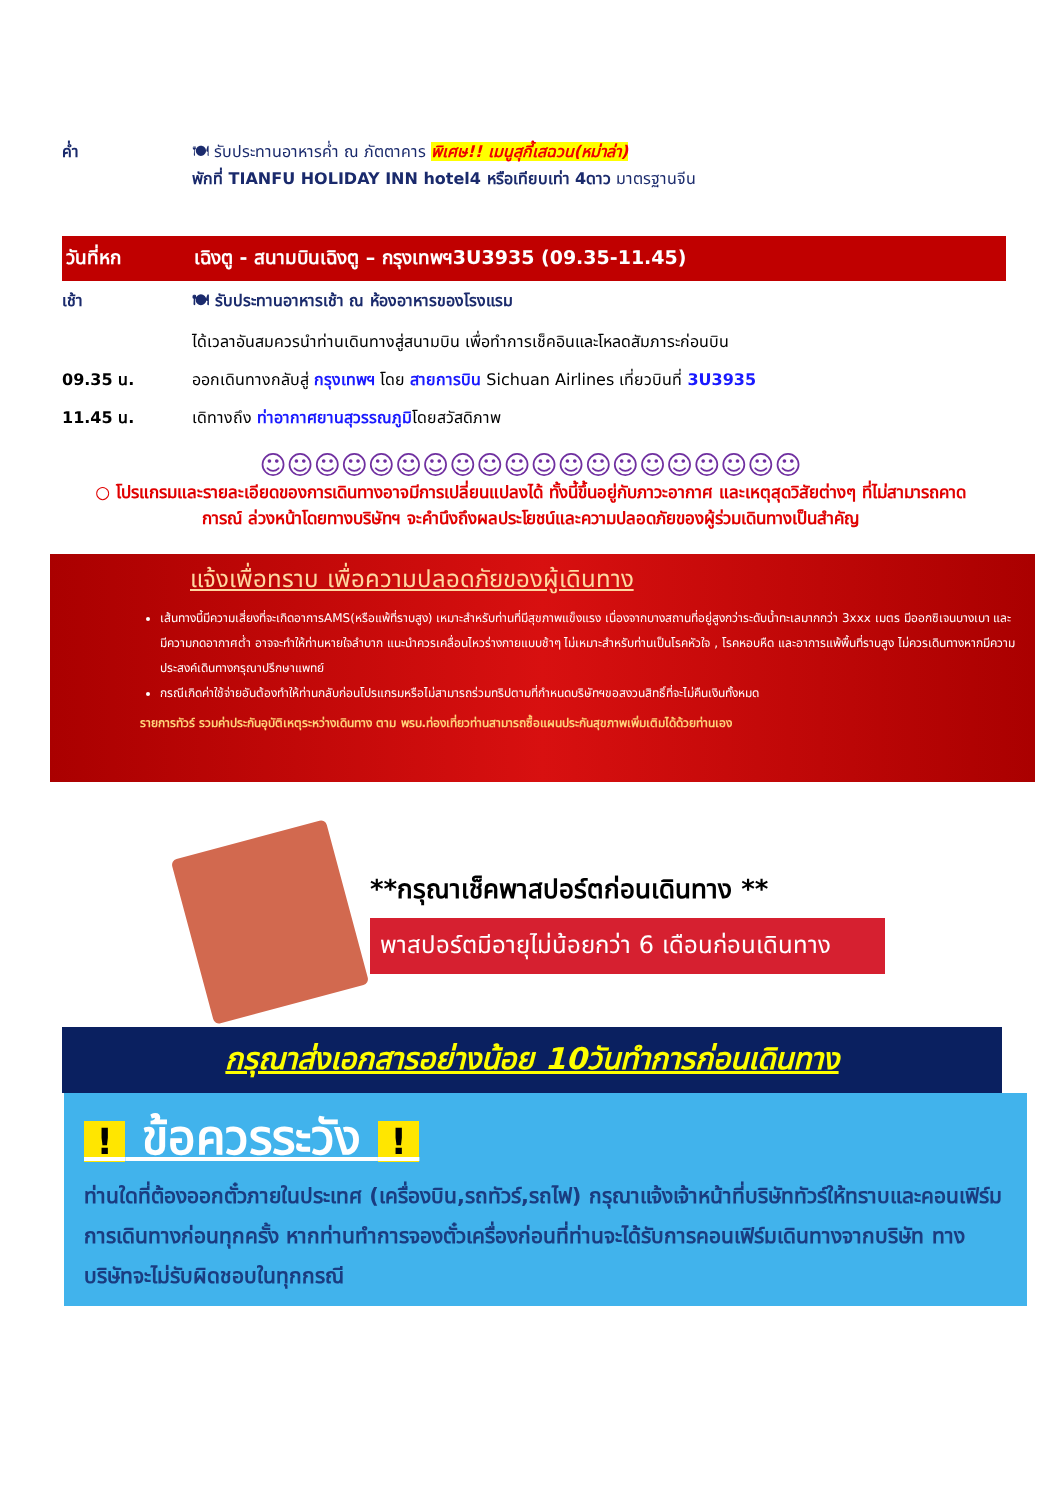ค่ำ 🍽 รับประทานอาหารค่ำ ณ ภัตตาคาร พิเศษ!! เมนูสุกี้เสฉวน(หม่าล่า)
พักที่ TIANFU HOLIDAY INN hotel4 หรือเทียบเท่า 4ดาว มาตรฐานจีน
วันที่หก เฉิงตู - สนามบินเฉิงตู – กรุงเทพฯ3U3935 (09.35-11.45)
เช้า 🍽 รับประทานอาหารเช้า ณ ห้องอาหารของโรงแรม
ได้เวลาอันสมควรนำท่านเดินทางสู่สนามบิน เพื่อทำการเช็คอินและโหลดสัมภาระก่อนบิน
09.35 น. ออกเดินทางกลับสู่ กรุงเทพฯ โดย สายการบิน Sichuan Airlines เที่ยวบินที่ 3U3935
11.45 น. เดิทางถึง ท่าอากาศยานสุวรรณภูมิโดยสวัสดิภาพ
☺☺☺☺☺☺☺☺☺☺☺☺☺☺☺☺☺☺☺☺
○ โปรแกรมและรายละเอียดของการเดินทางอาจมีการเปลี่ยนแปลงได้ ทั้งนี้ขึ้นอยู่กับภาวะอากาศ และเหตุสุดวิสัยต่างๆ ที่ไม่สามารถคาดการณ์ ล่วงหน้าโดยทางบริษัทฯ จะคำนึงถึงผลประโยชน์และความปลอดภัยของผู้ร่วมเดินทางเป็นสำคัญ
แจ้งเพื่อทราบ เพื่อความปลอดภัยของผู้เดินทาง
เส้นทางนี้มีความเสี่ยงที่จะเกิดอาการAMS(หรือแพ้ที่ราบสูง) เหมาะสำหรับท่านที่มีสุขภาพแข็งแรง เนื่องจากบางสถานที่อยู่สูงกว่าระดับน้ำทะเลมากกว่า 3xxx เมตร มีออกซิเจนบางเบา และมีความกดอากาศต่ำ อาจจะทำให้ท่านหายใจลำบาก แนะนำควรเคลื่อนไหวร่างกายแบบช้าๆ ไม่เหมาะสำหรับท่านเป็นโรคหัวใจ , โรคหอบหืด และอาการแพ้พื้นที่ราบสูง ไม่ควรเดินทางหากมีความประสงค์เดินทางกรุณาปรึกษาแพทย์
กรณีเกิดค่าใช้จ่ายอันต้องทำให้ท่านกลับก่อนโปรแกรมหรือไม่สามารถร่วมทริปตามที่กำหนดบริษัทฯขอสงวนสิทธิ์ที่จะไม่คืนเงินทั้งหมด
รายการทัวร์ รวมค่าประกันอุบัติเหตุระหว่างเดินทาง ตาม พรบ.ท่องเที่ยวท่านสามารถซื้อแผนประกันสุขภาพเพิ่มเติมได้ด้วยท่านเอง
**กรุณาเช็คพาสปอร์ตก่อนเดินทาง **
พาสปอร์ตมีอายุไม่น้อยกว่า 6 เดือนก่อนเดินทาง
กรุณาส่งเอกสารอย่างน้อย 10วันทำการก่อนเดินทาง
! ข้อควรระวัง !
ท่านใดที่ต้องออกตั๋วภายในประเทศ (เครื่องบิน,รถทัวร์,รถไฟ) กรุณาแจ้งเจ้าหน้าที่บริษัททัวร์ให้ทราบและคอนเฟิร์มการเดินทางก่อนทุกครั้ง หากท่านทำการจองตั๋วเครื่องก่อนที่ท่านจะได้รับการคอนเฟิร์มเดินทางจากบริษัท ทางบริษัทจะไม่รับผิดชอบในทุกกรณี